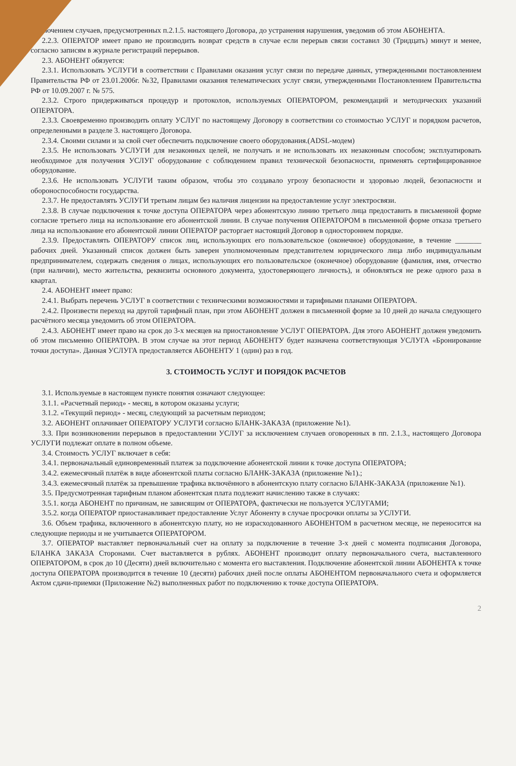исключением случаев, предусмотренных п.2.1.5. настоящего Договора, до устранения нарушения, уведомив об этом АБОНЕНТА.
2.2.3. ОПЕРАТОР имеет право не производить возврат средств в случае если перерыв связи составил 30 (Тридцать) минут и менее, согласно записям в журнале регистраций перерывов.
2.3. АБОНЕНТ обязуется:
2.3.1. Использовать УСЛУГИ в соответствии с Правилами оказания услуг связи по передаче данных, утвержденными постановлением Правительства РФ от 23.01.2006г. №32, Правилами оказания телематических услуг связи, утвержденными Постановлением Правительства РФ от 10.09.2007 г. № 575.
2.3.2. Строго придерживаться процедур и протоколов, используемых ОПЕРАТОРОМ, рекомендаций и методических указаний ОПЕРАТОРА.
2.3.3. Своевременно производить оплату УСЛУГ по настоящему Договору в соответствии со стоимостью УСЛУГ и порядком расчетов, определенными в разделе 3. настоящего Договора.
2.3.4. Своими силами и за свой счет обеспечить подключение своего оборудования.(ADSL-модем)
2.3.5. Не использовать УСЛУГИ для незаконных целей, не получать и не использовать их незаконным способом; эксплуатировать необходимое для получения УСЛУГ оборудование с соблюдением правил технической безопасности, применять сертифицированное оборудование.
2.3.6. Не использовать УСЛУГИ таким образом, чтобы это создавало угрозу безопасности и здоровью людей, безопасности и обороноспособности государства.
2.3.7. Не предоставлять УСЛУГИ третьим лицам без наличия лицензии на предоставление услуг электросвязи.
2.3.8. В случае подключения к точке доступа ОПЕРАТОРА через абонентскую линию третьего лица предоставить в письменной форме согласие третьего лица на использование его абонентской линии. В случае получения ОПЕРАТОРОМ в письменной форме отказа третьего лица на использование его абонентской линии ОПЕРАТОР расторгает настоящий Договор в одностороннем порядке.
2.3.9. Предоставлять ОПЕРАТОРУ список лиц, использующих его пользовательское (оконечное) оборудование, в течение _______ рабочих дней. Указанный список должен быть заверен уполномоченным представителем юридического лица либо индивидуальным предпринимателем, содержать сведения о лицах, использующих его пользовательское (оконечное) оборудование (фамилия, имя, отчество (при наличии), место жительства, реквизиты основного документа, удостоверяющего личность), и обновляться не реже одного раза в квартал.
2.4. АБОНЕНТ имеет право:
2.4.1. Выбрать перечень УСЛУГ в соответствии с техническими возможностями и тарифными планами ОПЕРАТОРА.
2.4.2. Произвести переход на другой тарифный план, при этом АБОНЕНТ должен в письменной форме за 10 дней до начала следующего расчётного месяца уведомить об этом ОПЕРАТОРА.
2.4.3. АБОНЕНТ имеет право на срок до 3-х месяцев на приостановление УСЛУГ ОПЕРАТОРА. Для этого АБОНЕНТ должен уведомить об этом письменно ОПЕРАТОРА. В этом случае на этот период АБОНЕНТУ будет назначена соответствующая УСЛУГА «Бронирование точки доступа». Данная УСЛУГА предоставляется АБОНЕНТУ 1 (один) раз в год.
3. СТОИМОСТЬ УСЛУГ И ПОРЯДОК РАСЧЕТОВ
3.1. Используемые в настоящем пункте понятия означают следующее:
3.1.1. «Расчетный период» - месяц, в котором оказаны услуги;
3.1.2. «Текущий период» - месяц, следующий за расчетным периодом;
3.2. АБОНЕНТ оплачивает ОПЕРАТОРУ УСЛУГИ согласно БЛАНК-ЗАКАЗА (приложение №1).
3.3. При возникновении перерывов в предоставлении УСЛУГ за исключением случаев оговоренных в пп. 2.1.3., настоящего Договора УСЛУГИ подлежат оплате в полном объеме.
3.4. Стоимость УСЛУГ включает в себя:
3.4.1. первоначальный единовременный платеж за подключение абонентской линии к точке доступа ОПЕРАТОРА;
3.4.2. ежемесячный платёж в виде абонентской платы согласно БЛАНК-ЗАКАЗА (приложение №1).;
3.4.3. ежемесячный платёж за превышение трафика включённого в абонентскую плату согласно БЛАНК-ЗАКАЗА (приложение №1).
3.5. Предусмотренная тарифным планом абонентская плата подлежит начислению также в случаях:
3.5.1. когда АБОНЕНТ по причинам, не зависящим от ОПЕРАТОРА, фактически не пользуется УСЛУГАМИ;
3.5.2. когда ОПЕРАТОР приостанавливает предоставление Услуг Абоненту в случае просрочки оплаты за УСЛУГИ.
3.6. Объем трафика, включенного в абонентскую плату, но не израсходованного АБОНЕНТОМ в расчетном месяце, не переносится на следующие периоды и не учитывается ОПЕРАТОРОМ.
3.7. ОПЕРАТОР выставляет первоначальный счет на оплату за подключение в течение 3-х дней с момента подписания Договора, БЛАНКА ЗАКАЗА Сторонами. Счет выставляется в рублях. АБОНЕНТ производит оплату первоначального счета, выставленного ОПЕРАТОРОМ, в срок до 10 (Десяти) дней включительно с момента его выставления. Подключение абонентской линии АБОНЕНТА к точке доступа ОПЕРАТОРА производится в течение 10 (десяти) рабочих дней после оплаты АБОНЕНТОМ первоначального счета и оформляется Актом сдачи-приемки (Приложение №2) выполненных работ по подключению к точке доступа ОПЕРАТОРА.
2